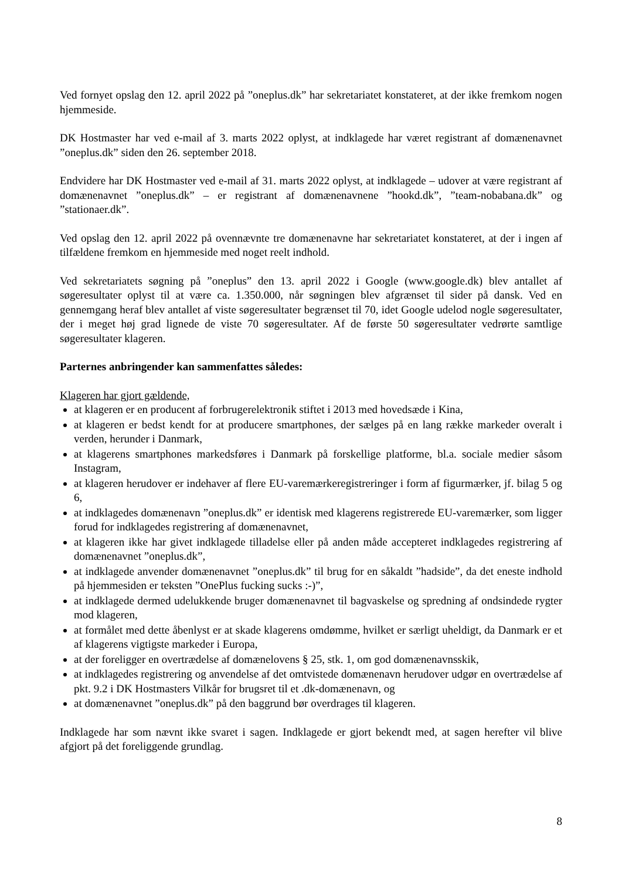Ved fornyet opslag den 12. april 2022 på ”oneplus.dk” har sekretariatet konstateret, at der ikke fremkom nogen hjemmeside.
DK Hostmaster har ved e-mail af 3. marts 2022 oplyst, at indklagede har været registrant af domænenavnet ”oneplus.dk” siden den 26. september 2018.
Endvidere har DK Hostmaster ved e-mail af 31. marts 2022 oplyst, at indklagede – udover at være registrant af domænenavnet ”oneplus.dk” – er registrant af domænenavnene ”hookd.dk”, ”team-nobabana.dk” og ”stationaer.dk”.
Ved opslag den 12. april 2022 på ovennævnte tre domænenavne har sekretariatet konstateret, at der i ingen af tilfældene fremkom en hjemmeside med noget reelt indhold.
Ved sekretariatets søgning på ”oneplus” den 13. april 2022 i Google (www.google.dk) blev antallet af søgeresultater oplyst til at være ca. 1.350.000, når søgningen blev afgrænset til sider på dansk. Ved en gennemgang heraf blev antallet af viste søgeresultater begrænset til 70, idet Google udelod nogle søgeresultater, der i meget høj grad lignede de viste 70 søgeresultater. Af de første 50 søgeresultater vedrørte samtlige søgeresultater klageren.
Parternes anbringender kan sammenfattes således:
Klageren har gjort gældende,
at klageren er en producent af forbrugerelektronik stiftet i 2013 med hovedsæde i Kina,
at klageren er bedst kendt for at producere smartphones, der sælges på en lang række markeder overalt i verden, herunder i Danmark,
at klagerens smartphones markedsføres i Danmark på forskellige platforme, bl.a. sociale medier såsom Instagram,
at klageren herudover er indehaver af flere EU-varemærkeregistreringer i form af figurmærker, jf. bilag 5 og 6,
at indklagedes domænenavn ”oneplus.dk” er identisk med klagerens registrerede EU-varemærker, som ligger forud for indklagedes registrering af domænenavnet,
at klageren ikke har givet indklagede tilladelse eller på anden måde accepteret indklagedes registrering af domænenavnet ”oneplus.dk”,
at indklagede anvender domænenavnet ”oneplus.dk” til brug for en såkaldt ”hadside”, da det eneste indhold på hjemmesiden er teksten ”OnePlus fucking sucks :-)”,
at indklagede dermed udelukkende bruger domænenavnet til bagvaskelse og spredning af ondsindede rygter mod klageren,
at formålet med dette åbenlyst er at skade klagerens omdømme, hvilket er særligt uheldigt, da Danmark er et af klagerens vigtigste markeder i Europa,
at der foreligger en overtrædelse af domænelovens § 25, stk. 1, om god domænenavnsskik,
at indklagedes registrering og anvendelse af det omtvistede domænenavn herudover udgør en overtrædelse af pkt. 9.2 i DK Hostmasters Vilkår for brugsret til et .dk-domænenavn, og
at domænenavnet ”oneplus.dk” på den baggrund bør overdrages til klageren.
Indklagede har som nævnt ikke svaret i sagen. Indklagede er gjort bekendt med, at sagen herefter vil blive afgjort på det foreliggende grundlag.
8